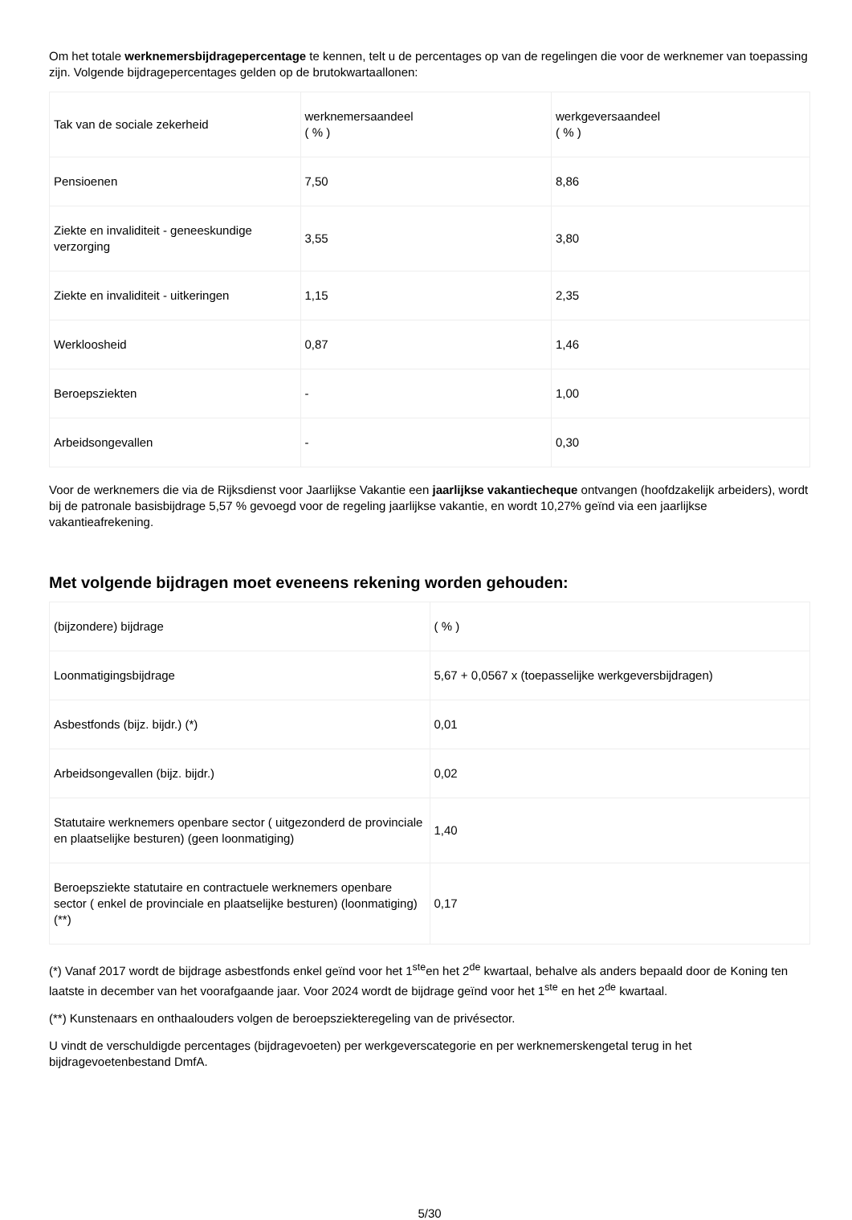Om het totale werknemersbijdragepercentage te kennen, telt u de percentages op van de regelingen die voor de werknemer van toepassing zijn. Volgende bijdragepercentages gelden op de brutokwartaallonen:
| Tak van de sociale zekerheid | werknemersaandeel ( % ) | werkgeversaandeel ( % ) |
| Pensioenen | 7,50 | 8,86 |
| Ziekte en invaliditeit - geneeskundige verzorging | 3,55 | 3,80 |
| Ziekte en invaliditeit - uitkeringen | 1,15 | 2,35 |
| Werkloosheid | 0,87 | 1,46 |
| Beroepsziekten | - | 1,00 |
| Arbeidsongevallen | - | 0,30 |
Voor de werknemers die via de Rijksdienst voor Jaarlijkse Vakantie een jaarlijkse vakantiecheque ontvangen (hoofdzakelijk arbeiders), wordt bij de patronale basisbijdrage 5,57 % gevoegd voor de regeling jaarlijkse vakantie, en wordt 10,27% geïnd via een jaarlijkse vakantieafrekening.
Met volgende bijdragen moet eveneens rekening worden gehouden:
| (bijzondere) bijdrage | ( % ) |
| Loonmatigingsbijdrage | 5,67 + 0,0567 x (toepasselijke werkgeversbijdragen) |
| Asbestfonds (bijz. bijdr.) (*) | 0,01 |
| Arbeidsongevallen (bijz. bijdr.) | 0,02 |
| Statutaire werknemers openbare sector ( uitgezonderd de provinciale en plaatselijke besturen) (geen loonmatiging) | 1,40 |
| Beroepsziekte statutaire en contractuele werknemers openbare sector ( enkel de provinciale en plaatselijke besturen) (loonmatiging)(**) | 0,17 |
(*) Vanaf 2017 wordt de bijdrage asbestfonds enkel geïnd voor het 1<sup>ste</sup>en het 2<sup>de</sup> kwartaal, behalve als anders bepaald door de Koning ten laatste in december van het voorafgaande jaar. Voor 2024 wordt de bijdrage geïnd voor het 1<sup>ste</sup> en het 2<sup>de</sup> kwartaal.
(**) Kunstenaars en onthaalouders volgen de beroepsziekteregeling van de privésector.
U vindt de verschuldigde percentages (bijdragevoeten) per werkgeverscategorie en per werknemerskengetal terug in het bijdragevoetenbestand DmfA.
5/30